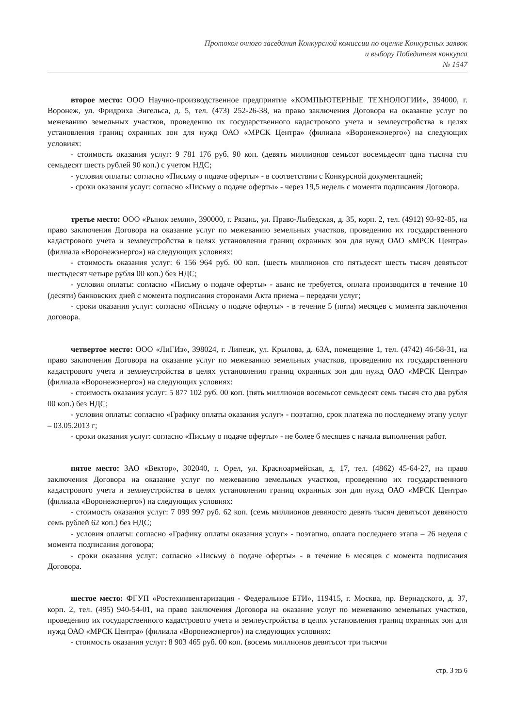Протокол очного заседания Конкурсной комиссии по оценке Конкурсных заявок
и выбору Победителя конкурса
№ 1547
второе место: ООО Научно-производственное предприятие «КОМПЬЮТЕРНЫЕ ТЕХНОЛОГИИ», 394000, г. Воронеж, ул. Фридриха Энгельса, д. 5, тел. (473) 252-26-38, на право заключения Договора на оказание услуг по межеванию земельных участков, проведению их государственного кадастрового учета и землеустройства в целях установления границ охранных зон для нужд ОАО «МРСК Центра» (филиала «Воронежэнерго») на следующих условиях:
- стоимость оказания услуг: 9 781 176 руб. 90 коп. (девять миллионов семьсот восемьдесят одна тысяча сто семьдесят шесть рублей 90 коп.) с учетом НДС;
- условия оплаты: согласно «Письму о подаче оферты» - в соответствии с Конкурсной документацией;
- сроки оказания услуг: согласно «Письму о подаче оферты» - через 19,5 недель с момента подписания Договора.
третье место: ООО «Рынок земли», 390000, г. Рязань, ул. Право-Лыбедская, д. 35, корп. 2, тел. (4912) 93-92-85, на право заключения Договора на оказание услуг по межеванию земельных участков, проведению их государственного кадастрового учета и землеустройства в целях установления границ охранных зон для нужд ОАО «МРСК Центра» (филиала «Воронежэнерго») на следующих условиях:
- стоимость оказания услуг: 6 156 964 руб. 00 коп. (шесть миллионов сто пятьдесят шесть тысяч девятьсот шестьдесят четыре рубля 00 коп.) без НДС;
- условия оплаты: согласно «Письму о подаче оферты» - аванс не требуется, оплата производится в течение 10 (десяти) банковских дней с момента подписания сторонами Акта приема – передачи услуг;
- сроки оказания услуг: согласно «Письму о подаче оферты» - в течение 5 (пяти) месяцев с момента заключения договора.
четвертое место: ООО «ЛиГИз», 398024, г. Липецк, ул. Крылова, д. 63А, помещение 1, тел. (4742) 46-58-31, на право заключения Договора на оказание услуг по межеванию земельных участков, проведению их государственного кадастрового учета и землеустройства в целях установления границ охранных зон для нужд ОАО «МРСК Центра» (филиала «Воронежэнерго») на следующих условиях:
- стоимость оказания услуг: 5 877 102 руб. 00 коп. (пять миллионов восемьсот семьдесят семь тысяч сто два рубля 00 коп.) без НДС;
- условия оплаты: согласно «Графику оплаты оказания услуг» - поэтапно, срок платежа по последнему этапу услуг – 03.05.2013 г;
- сроки оказания услуг: согласно «Письму о подаче оферты» - не более 6 месяцев с начала выполнения работ.
пятое место: ЗАО «Вектор», 302040, г. Орел, ул. Красноармейская, д. 17, тел. (4862) 45-64-27, на право заключения Договора на оказание услуг по межеванию земельных участков, проведению их государственного кадастрового учета и землеустройства в целях установления границ охранных зон для нужд ОАО «МРСК Центра» (филиала «Воронежэнерго») на следующих условиях:
- стоимость оказания услуг: 7 099 997 руб. 62 коп. (семь миллионов девяносто девять тысяч девятьсот девяносто семь рублей 62 коп.) без НДС;
- условия оплаты: согласно «Графику оплаты оказания услуг» - поэтапно, оплата последнего этапа – 26 неделя с момента подписания договора;
- сроки оказания услуг: согласно «Письму о подаче оферты» - в течение 6 месяцев с момента подписания Договора.
шестое место: ФГУП «Ростехинвентаризация - Федеральное БТИ», 119415, г. Москва, пр. Вернадского, д. 37, корп. 2, тел. (495) 940-54-01, на право заключения Договора на оказание услуг по межеванию земельных участков, проведению их государственного кадастрового учета и землеустройства в целях установления границ охранных зон для нужд ОАО «МРСК Центра» (филиала «Воронежэнерго») на следующих условиях:
- стоимость оказания услуг: 8 903 465 руб. 00 коп. (восемь миллионов девятьсот три тысячи
стр. 3 из 6